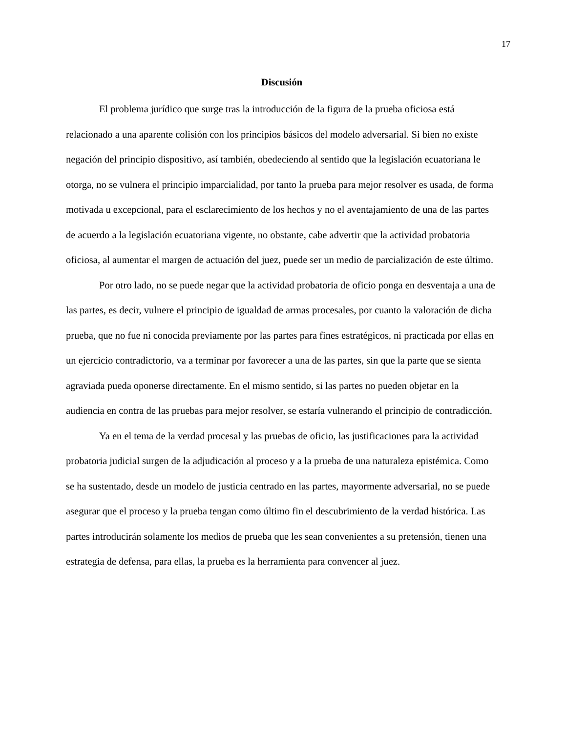17
Discusión
El problema jurídico que surge tras la introducción de la figura de la prueba oficiosa está relacionado a una aparente colisión con los principios básicos del modelo adversarial. Si bien no existe negación del principio dispositivo, así también, obedeciendo al sentido que la legislación ecuatoriana le otorga, no se vulnera el principio imparcialidad, por tanto la prueba para mejor resolver es usada, de forma motivada u excepcional, para el esclarecimiento de los hechos y no el aventajamiento de una de las partes de acuerdo a la legislación ecuatoriana vigente, no obstante, cabe advertir que la actividad probatoria oficiosa, al aumentar el margen de actuación del juez, puede ser un medio de parcialización de este último.
Por otro lado, no se puede negar que la actividad probatoria de oficio ponga en desventaja a una de las partes, es decir, vulnere el principio de igualdad de armas procesales, por cuanto la valoración de dicha prueba, que no fue ni conocida previamente por las partes para fines estratégicos, ni practicada por ellas en un ejercicio contradictorio, va a terminar por favorecer a una de las partes, sin que la parte que se sienta agraviada pueda oponerse directamente. En el mismo sentido, si las partes no pueden objetar en la audiencia en contra de las pruebas para mejor resolver, se estaría vulnerando el principio de contradicción.
Ya en el tema de la verdad procesal y las pruebas de oficio, las justificaciones para la actividad probatoria judicial surgen de la adjudicación al proceso y a la prueba de una naturaleza epistémica. Como se ha sustentado, desde un modelo de justicia centrado en las partes, mayormente adversarial, no se puede asegurar que el proceso y la prueba tengan como último fin el descubrimiento de la verdad histórica. Las partes introducirán solamente los medios de prueba que les sean convenientes a su pretensión, tienen una estrategia de defensa, para ellas, la prueba es la herramienta para convencer al juez.